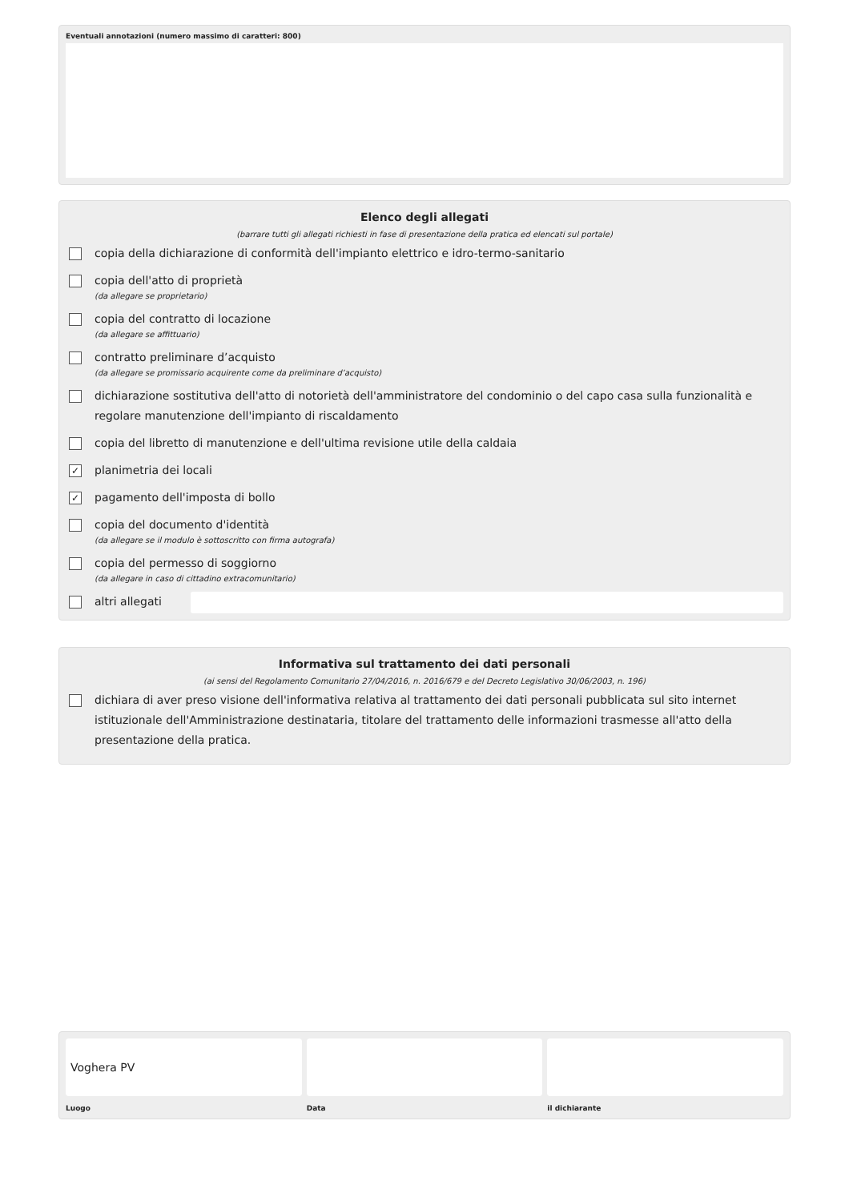Eventuali annotazioni (numero massimo di caratteri: 800)
Elenco degli allegati
(barrare tutti gli allegati richiesti in fase di presentazione della pratica ed elencati sul portale)
copia della dichiarazione di conformità dell'impianto elettrico e idro-termo-sanitario
copia dell'atto di proprietà
(da allegare se proprietario)
copia del contratto di locazione
(da allegare se affittuario)
contratto preliminare d’acquisto
(da allegare se promissario acquirente come da preliminare d’acquisto)
dichiarazione sostitutiva dell'atto di notorietà dell'amministratore del condominio o del capo casa sulla funzionalità e regolare manutenzione dell'impianto di riscaldamento
copia del libretto di manutenzione e dell'ultima revisione utile della caldaia
✓
planimetria dei locali
✓
pagamento dell'imposta di bollo
copia del documento d'identità
(da allegare se il modulo è sottoscritto con firma autografa)
copia del permesso di soggiorno
(da allegare in caso di cittadino extracomunitario)
altri allegati
Informativa sul trattamento dei dati personali
(ai sensi del Regolamento Comunitario 27/04/2016, n. 2016/679 e del Decreto Legislativo 30/06/2003, n. 196)
dichiara di aver preso visione dell'informativa relativa al trattamento dei dati personali pubblicata sul sito internet istituzionale dell'Amministrazione destinataria, titolare del trattamento delle informazioni trasmesse all'atto della presentazione della pratica.
Voghera PV
Luogo
Data il dichiarante